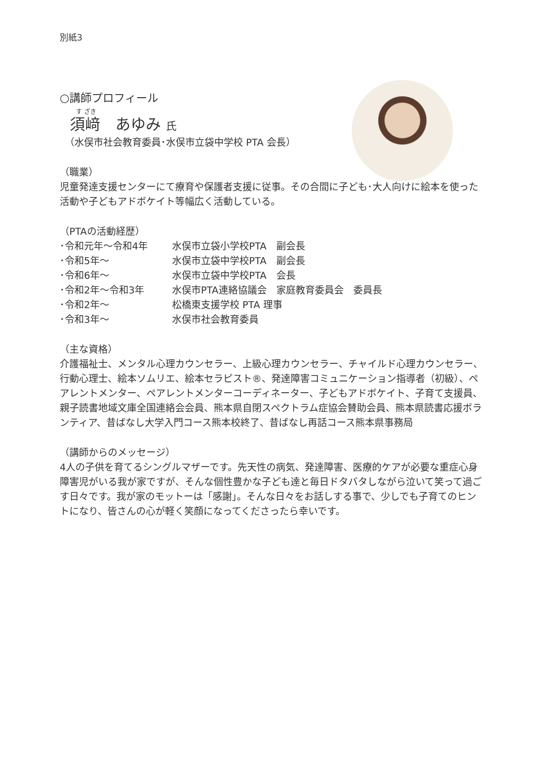別紙3
○講師プロフィール
す ざき
須﨑　あゆみ 氏
（水俣市社会教育委員･水俣市立袋中学校 PTA 会長）
（職業）
児童発達支援センターにて療育や保護者支援に従事。その合間に子ども･大人向けに絵本を使った活動や子どもアドボケイト等幅広く活動している。
（PTAの活動経歴）
･令和元年～令和4年 水俣市立袋小学校PTA　副会長
･令和5年～ 水俣市立袋中学校PTA　副会長
･令和6年～ 水俣市立袋中学校PTA　会長
･令和2年～令和3年 水俣市PTA連絡協議会　家庭教育委員会　委員長
･令和2年～ 松橋東支援学校 PTA 理事
･令和3年～ 水俣市社会教育委員
（主な資格）
介護福祉士、メンタル心理カウンセラー、上級心理カウンセラー、チャイルド心理カウンセラー、行動心理士、絵本ソムリエ、絵本セラピスト®、発達障害コミュニケーション指導者（初級）、ペアレントメンター、ペアレントメンターコーディネーター、子どもアドボケイト、子育て支援員、親子読書地域文庫全国連絡会会員、熊本県自閉スペクトラム症協会賛助会員、熊本県読書応援ボランティア、昔ばなし大学入門コース熊本校終了、昔ばなし再話コース熊本県事務局
（講師からのメッセージ）
4人の子供を育てるシングルマザーです。先天性の病気、発達障害、医療的ケアが必要な重症心身障害児がいる我が家ですが、そんな個性豊かな子ども達と毎日ドタバタしながら泣いて笑って過ごす日々です。我が家のモットーは「感謝」。そんな日々をお話しする事で、少しでも子育てのヒントになり、皆さんの心が軽く笑顔になってくださったら幸いです。